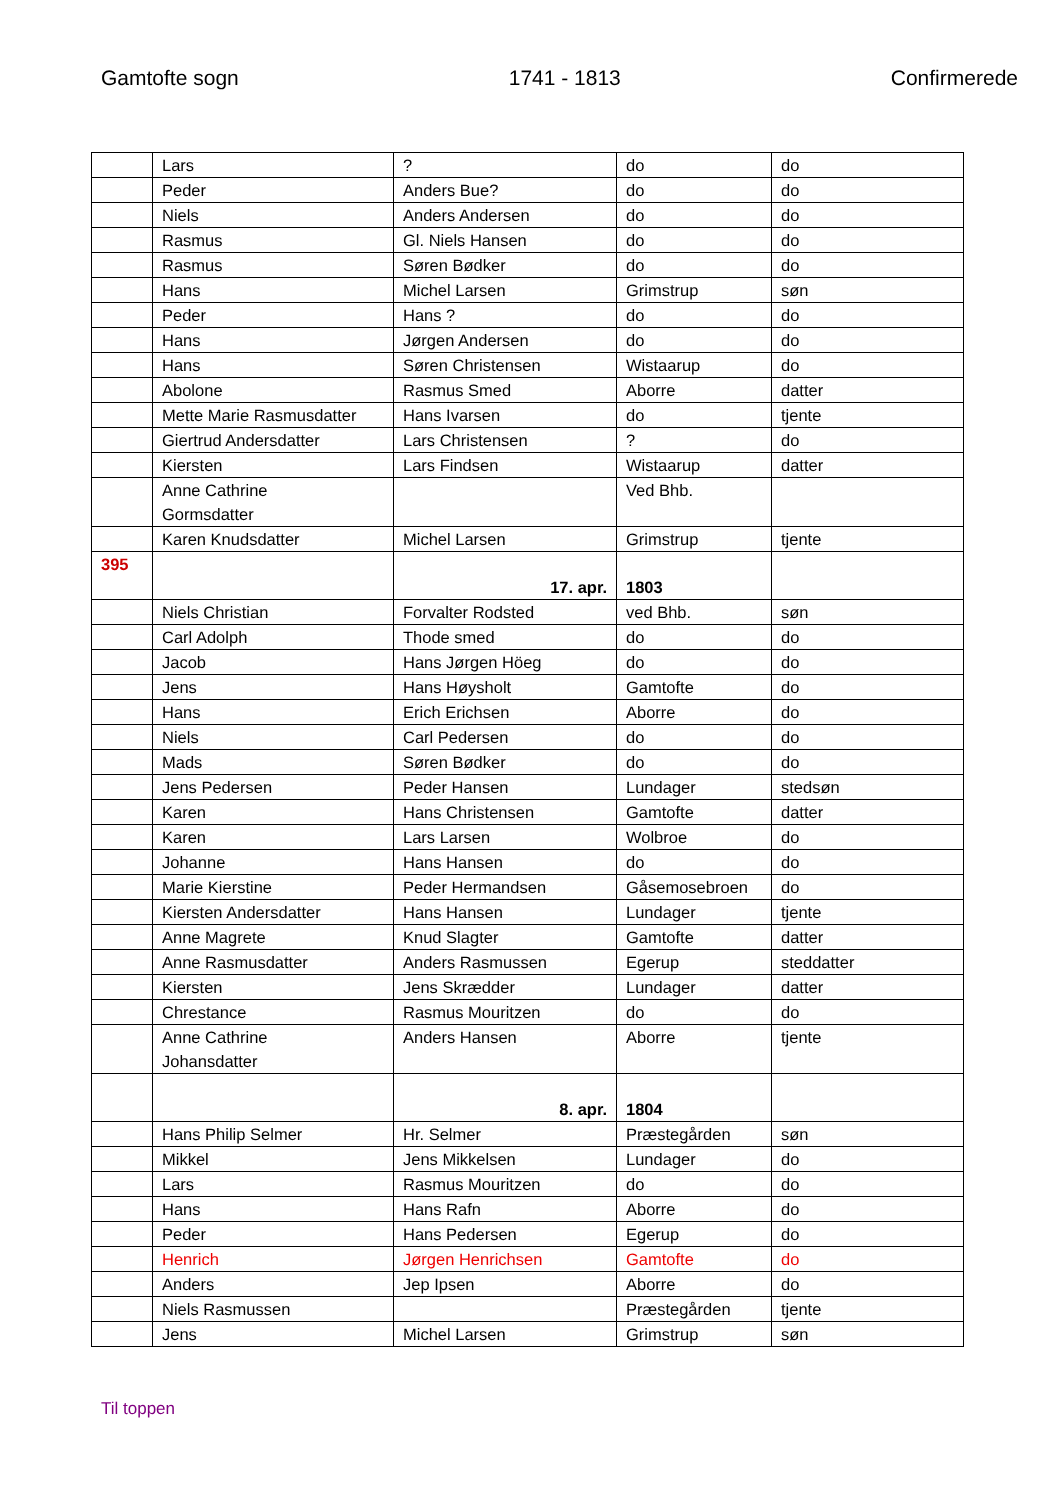Gamtofte sogn 1741 - 1813 Confirmerede
| | Lars | ? | do | do |
| | Peder | Anders Bue? | do | do |
| | Niels | Anders Andersen | do | do |
| | Rasmus | Gl. Niels Hansen | do | do |
| | Rasmus | Søren Bødker | do | do |
| | Hans | Michel Larsen | Grimstrup | søn |
| | Peder | Hans ? | do | do |
| | Hans | Jørgen Andersen | do | do |
| | Hans | Søren Christensen | Wistaarup | do |
| | Abolone | Rasmus Smed | Aborre | datter |
| | Mette Marie Rasmusdatter | Hans Ivarsen | do | tjente |
| | Giertrud Andersdatter | Lars Christensen | ? | do |
| | Kiersten | Lars Findsen | Wistaarup | datter |
| | Anne Cathrine Gormsdatter | | Ved Bhb. | |
| | Karen Knudsdatter | Michel Larsen | Grimstrup | tjente |
| 395 | | 17. apr. | 1803 | |
| | Niels Christian | Forvalter Rodsted | ved Bhb. | søn |
| | Carl Adolph | Thode smed | do | do |
| | Jacob | Hans Jørgen Höeg | do | do |
| | Jens | Hans Høysholt | Gamtofte | do |
| | Hans | Erich Erichsen | Aborre | do |
| | Niels | Carl Pedersen | do | do |
| | Mads | Søren Bødker | do | do |
| | Jens Pedersen | Peder Hansen | Lundager | stedsøn |
| | Karen | Hans Christensen | Gamtofte | datter |
| | Karen | Lars Larsen | Wolbroe | do |
| | Johanne | Hans Hansen | do | do |
| | Marie Kierstine | Peder Hermandsen | Gåsemosebroen | do |
| | Kiersten Andersdatter | Hans Hansen | Lundager | tjente |
| | Anne Magrete | Knud Slagter | Gamtofte | datter |
| | Anne Rasmusdatter | Anders Rasmussen | Egerup | steddatter |
| | Kiersten | Jens Skrædder | Lundager | datter |
| | Chrestance | Rasmus Mouritzen | do | do |
| | Anne Cathrine Johansdatter | Anders Hansen | Aborre | tjente |
| | | 8. apr. | 1804 | |
| | Hans Philip Selmer | Hr. Selmer | Præstegården | søn |
| | Mikkel | Jens Mikkelsen | Lundager | do |
| | Lars | Rasmus Mouritzen | do | do |
| | Hans | Hans Rafn | Aborre | do |
| | Peder | Hans Pedersen | Egerup | do |
| | Henrich | Jørgen Henrichsen | Gamtofte | do |
| | Anders | Jep Ipsen | Aborre | do |
| | Niels Rasmussen | | Præstegården | tjente |
| | Jens | Michel Larsen | Grimstrup | søn |
Til toppen